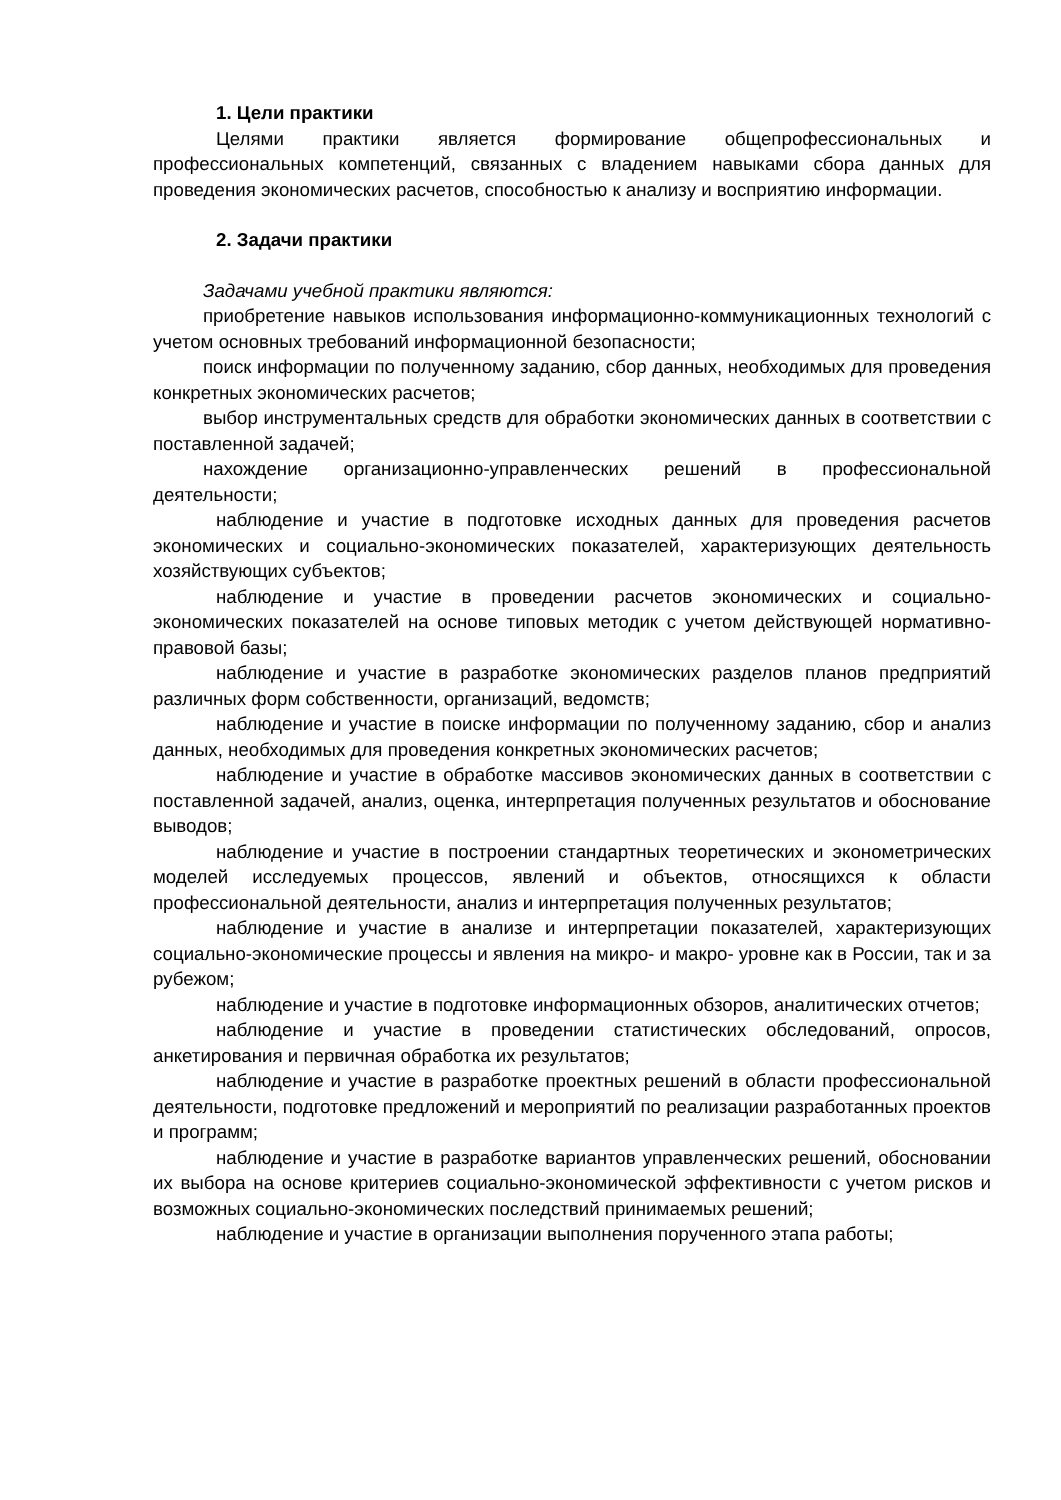1. Цели практики
Целями практики является формирование общепрофессиональных и профессиональных компетенций, связанных с владением навыками сбора данных для проведения экономических расчетов, способностью к анализу и восприятию информации.
2. Задачи практики
Задачами учебной практики являются:
приобретение навыков использования информационно-коммуникационных технологий с учетом основных требований информационной безопасности;
поиск информации по полученному заданию, сбор данных, необходимых для проведения конкретных экономических расчетов;
выбор инструментальных средств для обработки экономических данных в соответствии с поставленной задачей;
нахождение организационно-управленческих решений в профессиональной деятельности;
наблюдение и участие в подготовке исходных данных для проведения расчетов экономических и социально-экономических показателей, характеризующих деятельность хозяйствующих субъектов;
наблюдение и участие в проведении расчетов экономических и социально-экономических показателей на основе типовых методик с учетом действующей нормативно-правовой базы;
наблюдение и участие в разработке экономических разделов планов предприятий различных форм собственности, организаций, ведомств;
наблюдение и участие в поиске информации по полученному заданию, сбор и анализ данных, необходимых для проведения конкретных экономических расчетов;
наблюдение и участие в обработке массивов экономических данных в соответствии с поставленной задачей, анализ, оценка, интерпретация полученных результатов и обоснование выводов;
наблюдение и участие в построении стандартных теоретических и эконометрических моделей исследуемых процессов, явлений и объектов, относящихся к области профессиональной деятельности, анализ и интерпретация полученных результатов;
наблюдение и участие в анализе и интерпретации показателей, характеризующих социально-экономические процессы и явления на микро- и макро- уровне как в России, так и за рубежом;
наблюдение и участие в подготовке информационных обзоров, аналитических отчетов;
наблюдение и участие в проведении статистических обследований, опросов, анкетирования и первичная обработка их результатов;
наблюдение и участие в разработке проектных решений в области профессиональной деятельности, подготовке предложений и мероприятий по реализации разработанных проектов и программ;
наблюдение и участие в разработке вариантов управленческих решений, обосновании их выбора на основе критериев социально-экономической эффективности с учетом рисков и возможных социально-экономических последствий принимаемых решений;
наблюдение и участие в организации выполнения порученного этапа работы;